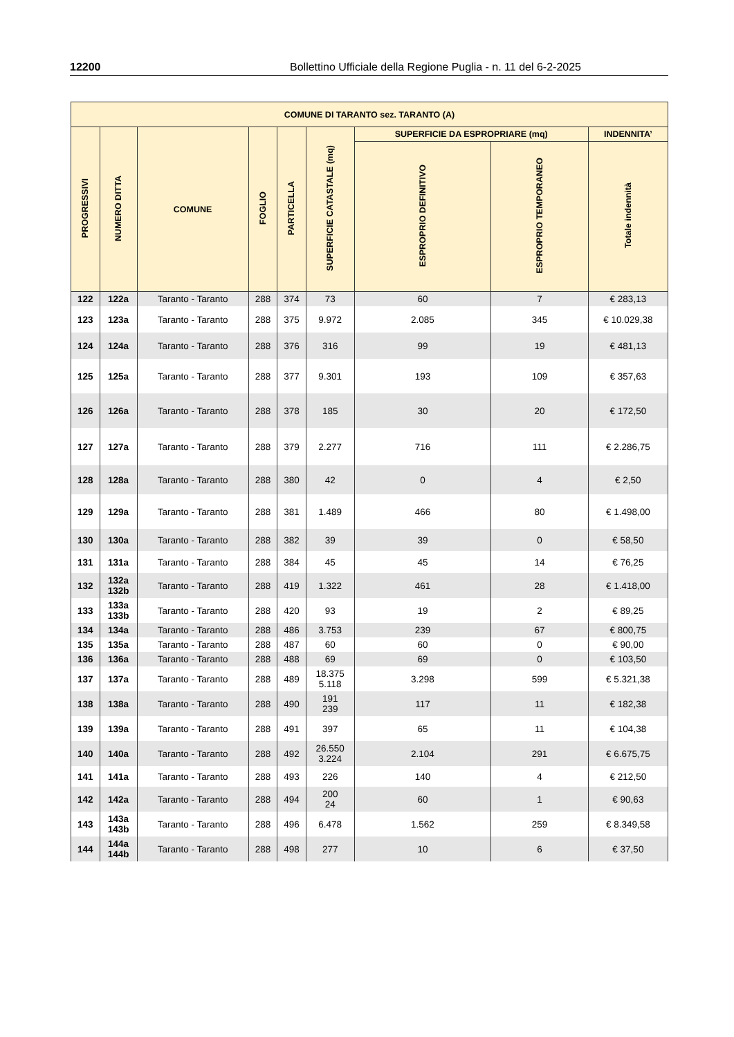12200 Bollettino Ufficiale della Regione Puglia - n. 11 del 6-2-2025
| COMUNE DI TARANTO sez. TARANTO (A) | | | | | | | | |
| --- | --- | --- | --- | --- | --- | --- | --- | --- |
| PROGRESSIVI | NUMERO DITTA | COMUNE | FOGLIO | PARTICELLA | SUPERFICIE CATASTALE (mq) | SUPERFICIE DA ESPROPRIARE (mq) | | INDENNITA’ |
| | | | | | | ESPROPRIO DEFINITIVO | ESPROPRIO TEMPORANEO | Totale indennità |
| 122 | 122a | Taranto - Taranto | 288 | 374 | 73 | 60 | 7 | € 283,13 |
| 123 | 123a | Taranto - Taranto | 288 | 375 | 9.972 | 2.085 | 345 | € 10.029,38 |
| 124 | 124a | Taranto - Taranto | 288 | 376 | 316 | 99 | 19 | € 481,13 |
| 125 | 125a | Taranto - Taranto | 288 | 377 | 9.301 | 193 | 109 | € 357,63 |
| 126 | 126a | Taranto - Taranto | 288 | 378 | 185 | 30 | 20 | € 172,50 |
| 127 | 127a | Taranto - Taranto | 288 | 379 | 2.277 | 716 | 111 | € 2.286,75 |
| 128 | 128a | Taranto - Taranto | 288 | 380 | 42 | 0 | 4 | € 2,50 |
| 129 | 129a | Taranto - Taranto | 288 | 381 | 1.489 | 466 | 80 | € 1.498,00 |
| 130 | 130a | Taranto - Taranto | 288 | 382 | 39 | 39 | 0 | € 58,50 |
| 131 | 131a | Taranto - Taranto | 288 | 384 | 45 | 45 | 14 | € 76,25 |
| 132 | 132a 132b | Taranto - Taranto | 288 | 419 | 1.322 | 461 | 28 | € 1.418,00 |
| 133 | 133a 133b | Taranto - Taranto | 288 | 420 | 93 | 19 | 2 | € 89,25 |
| 134 | 134a | Taranto - Taranto | 288 | 486 | 3.753 | 239 | 67 | € 800,75 |
| 135 | 135a | Taranto - Taranto | 288 | 487 | 60 | 60 | 0 | € 90,00 |
| 136 | 136a | Taranto - Taranto | 288 | 488 | 69 | 69 | 0 | € 103,50 |
| 137 | 137a | Taranto - Taranto | 288 | 489 | 18.375 5.118 | 3.298 | 599 | € 5.321,38 |
| 138 | 138a | Taranto - Taranto | 288 | 490 | 191 239 | 117 | 11 | € 182,38 |
| 139 | 139a | Taranto - Taranto | 288 | 491 | 397 | 65 | 11 | € 104,38 |
| 140 | 140a | Taranto - Taranto | 288 | 492 | 26.550 3.224 | 2.104 | 291 | € 6.675,75 |
| 141 | 141a | Taranto - Taranto | 288 | 493 | 226 | 140 | 4 | € 212,50 |
| 142 | 142a | Taranto - Taranto | 288 | 494 | 200 24 | 60 | 1 | € 90,63 |
| 143 | 143a 143b | Taranto - Taranto | 288 | 496 | 6.478 | 1.562 | 259 | € 8.349,58 |
| 144 | 144a 144b | Taranto - Taranto | 288 | 498 | 277 | 10 | 6 | € 37,50 |